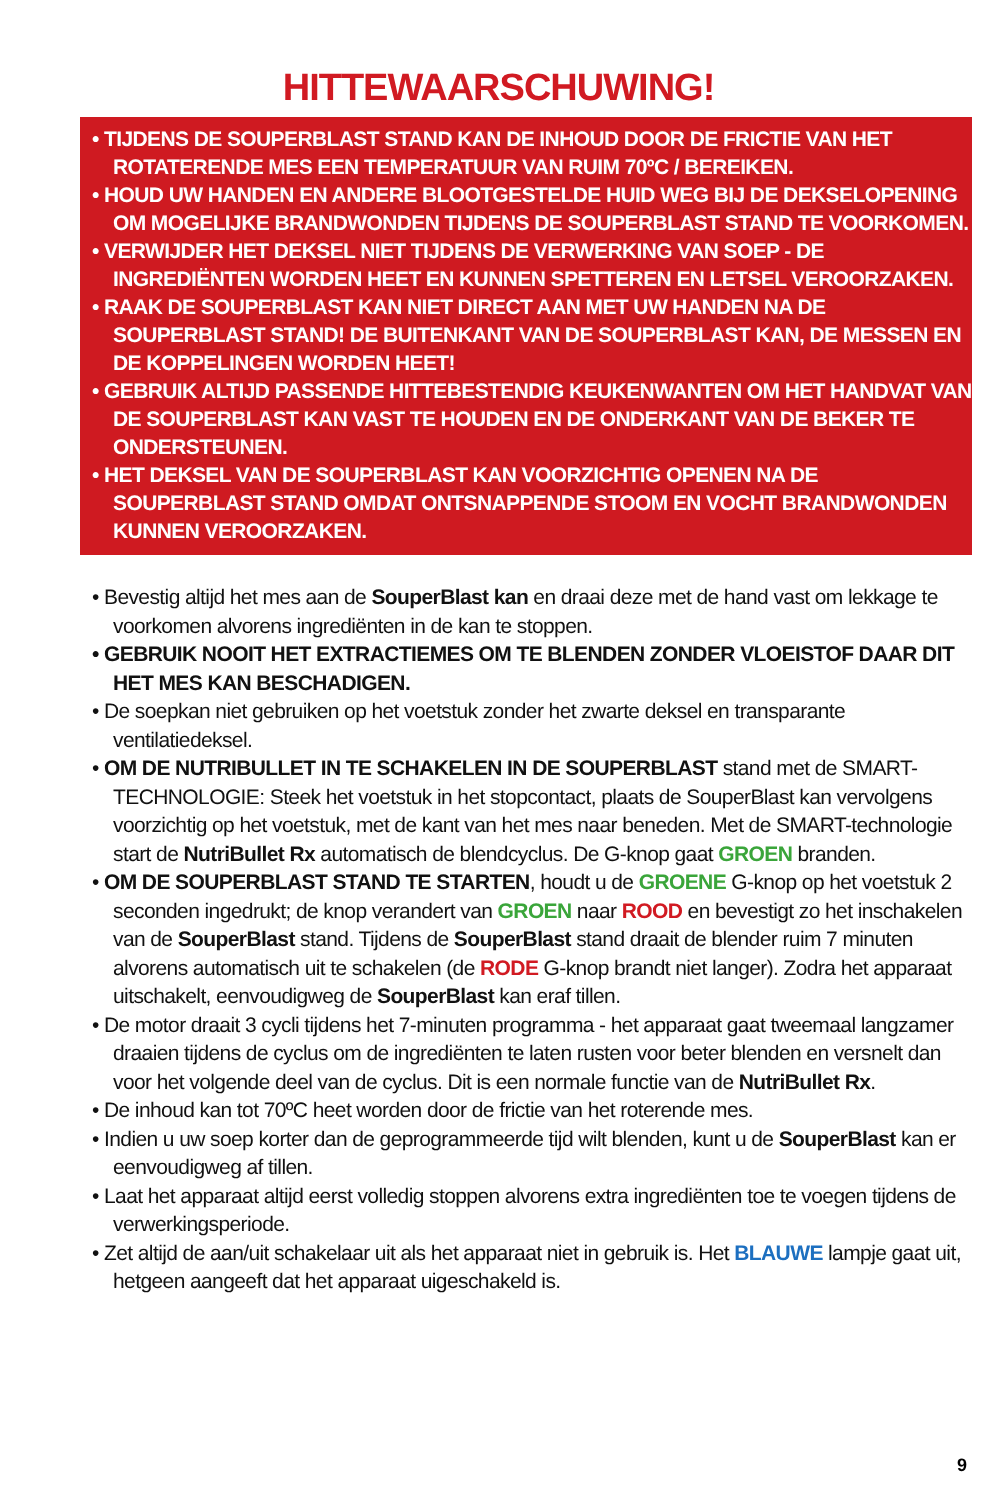HITTEWAARSCHUWING!
• TIJDENS DE SOUPERBLAST STAND KAN DE INHOUD DOOR DE FRICTIE VAN HET ROTATERENDE MES EEN TEMPERATUUR VAN RUIM 70ºC / BEREIKEN.
• HOUD UW HANDEN EN ANDERE BLOOTGESTELDE HUID WEG BIJ DE DEKSELOPENING OM MOGELIJKE BRANDWONDEN TIJDENS DE SOUPERBLAST STAND TE VOORKOMEN.
• VERWIJDER HET DEKSEL NIET TIJDENS DE VERWERKING VAN SOEP - DE INGREDIËNTEN WORDEN HEET EN KUNNEN SPETTEREN EN LETSEL VEROORZAKEN.
• RAAK DE SOUPERBLAST KAN NIET DIRECT AAN MET UW HANDEN NA DE SOUPERBLAST STAND! DE BUITENKANT VAN DE SOUPERBLAST KAN, DE MESSEN EN DE KOPPELINGEN WORDEN HEET!
• GEBRUIK ALTIJD PASSENDE HITTEBESTENDIG KEUKENWANTEN OM HET HANDVAT VAN DE SOUPERBLAST KAN VAST TE HOUDEN EN DE ONDERKANT VAN DE BEKER TE ONDERSTEUNEN.
• HET DEKSEL VAN DE SOUPERBLAST KAN VOORZICHTIG OPENEN NA DE SOUPERBLAST STAND OMDAT ONTSNAPPENDE STOOM EN VOCHT BRANDWONDEN KUNNEN VEROORZAKEN.
• Bevestig altijd het mes aan de SouperBlast kan en draai deze met de hand vast om lekkage te voorkomen alvorens ingrediënten in de kan te stoppen.
• GEBRUIK NOOIT HET EXTRACTIEMES OM TE BLENDEN ZONDER VLOEISTOF DAAR DIT HET MES KAN BESCHADIGEN.
• De soepkan niet gebruiken op het voetstuk zonder het zwarte deksel en transparante ventilatiedeksel.
• OM DE NUTRIBULLET IN TE SCHAKELEN IN DE SOUPERBLAST stand met de SMART-TECHNOLOGIE: Steek het voetstuk in het stopcontact, plaats de SouperBlast kan vervolgens voorzichtig op het voetstuk, met de kant van het mes naar beneden. Met de SMART-technologie start de NutriBullet Rx automatisch de blendcyclus. De G-knop gaat GROEN branden.
• OM DE SOUPERBLAST STAND TE STARTEN, houdt u de GROENE G-knop op het voetstuk 2 seconden ingedrukt; de knop verandert van GROEN naar ROOD en bevestigt zo het inschakelen van de SouperBlast stand. Tijdens de SouperBlast stand draait de blender ruim 7 minuten alvorens automatisch uit te schakelen (de RODE G-knop brandt niet langer). Zodra het apparaat uitschakelt, eenvoudigweg de SouperBlast kan eraf tillen.
• De motor draait 3 cycli tijdens het 7-minuten programma - het apparaat gaat tweemaal langzamer draaien tijdens de cyclus om de ingrediënten te laten rusten voor beter blenden en versnelt dan voor het volgende deel van de cyclus. Dit is een normale functie van de NutriBullet Rx.
• De inhoud kan tot 70ºC heet worden door de frictie van het roterende mes.
• Indien u uw soep korter dan de geprogrammeerde tijd wilt blenden, kunt u de SouperBlast kan er eenvoudigweg af tillen.
• Laat het apparaat altijd eerst volledig stoppen alvorens extra ingrediënten toe te voegen tijdens de verwerkingsperiode.
• Zet altijd de aan/uit schakelaar uit als het apparaat niet in gebruik is. Het BLAUWE lampje gaat uit, hetgeen aangeeft dat het apparaat uigeschakeld is.
9